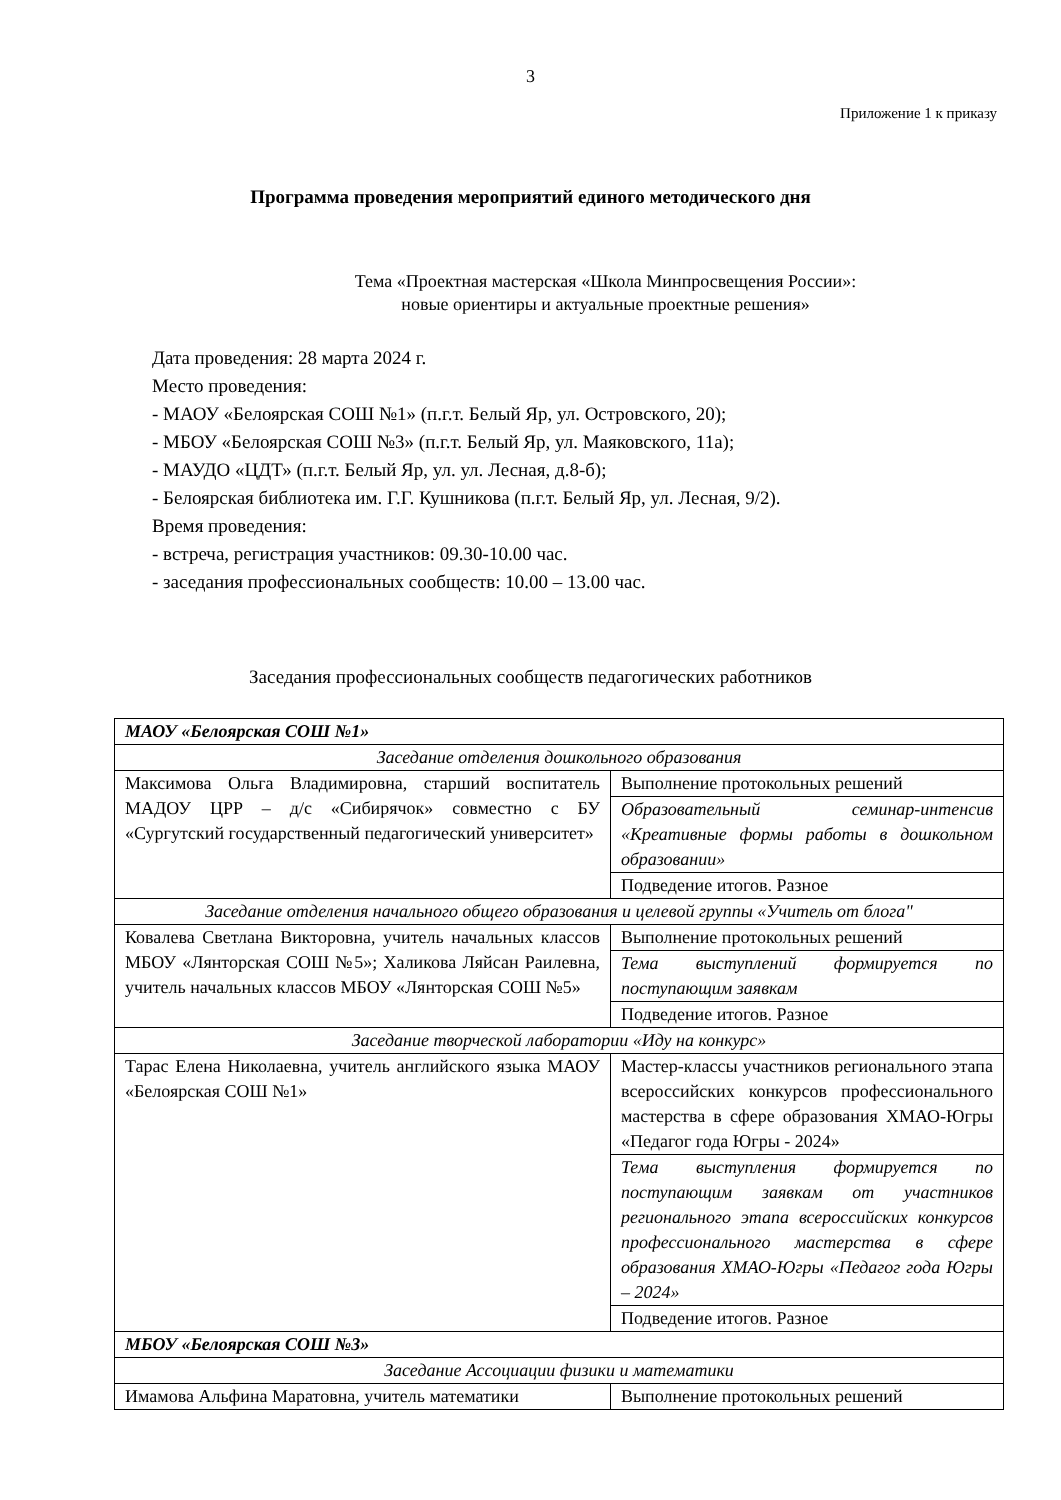3
Приложение 1 к приказу
Программа проведения мероприятий единого методического дня
Тема «Проектная мастерская «Школа Минпросвещения России»:
новые ориентиры и актуальные проектные решения»
Дата проведения: 28 марта 2024 г.
Место проведения:
- МАОУ «Белоярская СОШ №1» (п.г.т. Белый Яр, ул. Островского, 20);
- МБОУ «Белоярская СОШ №3» (п.г.т. Белый Яр, ул. Маяковского, 11а);
- МАУДО «ЦДТ» (п.г.т. Белый Яр, ул. ул. Лесная, д.8-б);
- Белоярская библиотека им. Г.Г. Кушникова (п.г.т. Белый Яр, ул. Лесная, 9/2).
Время проведения:
- встреча, регистрация участников: 09.30-10.00 час.
- заседания профессиональных сообществ: 10.00 – 13.00 час.
Заседания профессиональных сообществ педагогических работников
| МАОУ «Белоярская СОШ №1» | |
| Заседание отделения дошкольного образования | |
| Максимова Ольга Владимировна, старший воспитатель МАДОУ ЦРР – д/с «Сибирячок» совместно с БУ «Сургутский государственный педагогический университет» | Выполнение протокольных решений |
| | Образовательный семинар-интенсив «Креативные формы работы в дошкольном образовании» |
| | Подведение итогов. Разное |
| Заседание отделения начального общего образования и целевой группы «Учитель от блога" | |
| Ковалева Светлана Викторовна, учитель начальных классов МБОУ «Лянторская СОШ №5»; Халикова Ляйсан Раилевна, учитель начальных классов МБОУ «Лянторская СОШ №5» | Выполнение протокольных решений |
| | Тема выступлений формируется по поступающим заявкам |
| | Подведение итогов. Разное |
| Заседание творческой лаборатории «Иду на конкурс» | |
| Тарас Елена Николаевна, учитель английского языка МАОУ «Белоярская СОШ №1» | Мастер-классы участников регионального этапа всероссийских конкурсов профессионального мастерства в сфере образования ХМАО-Югры «Педагог года Югры - 2024» |
| | Тема выступления формируется по поступающим заявкам от участников регионального этапа всероссийских конкурсов профессионального мастерства в сфере образования ХМАО-Югры «Педагог года Югры – 2024» |
| | Подведение итогов. Разное |
| МБОУ «Белоярская СОШ №3» | |
| Заседание Ассоциации физики и математики | |
| Имамова Альфина Маратовна, учитель математики | Выполнение протокольных решений |